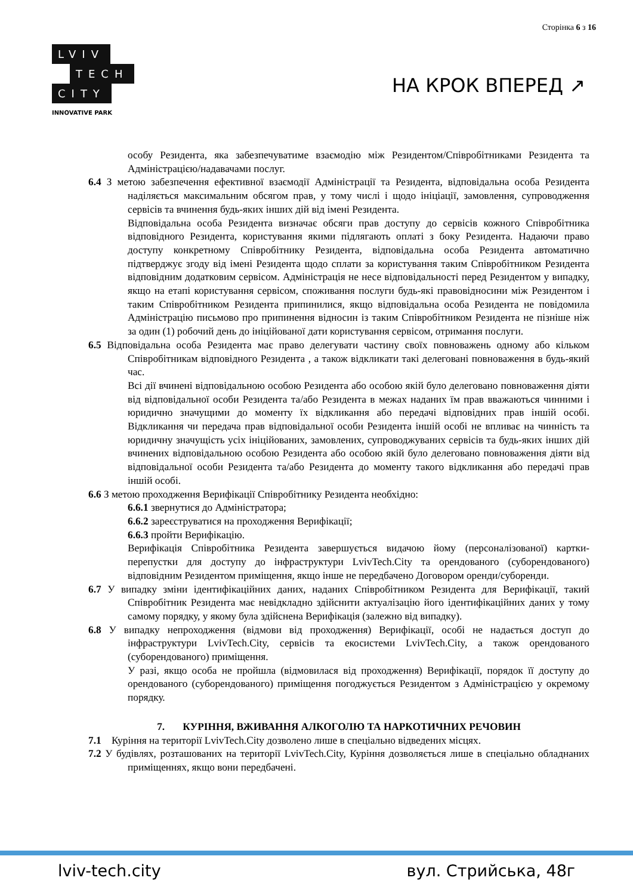Сторінка 6 з 16
LVIV
TECH
CITY
INNOVATIVE PARK
НА КРОК ВПЕРЕД ↗
особу Резидента, яка забезпечуватиме взаємодію між Резидентом/Співробітниками Резидента та Адміністрацією/надавачами послуг.
6.4 З метою забезпечення ефективної взаємодії Адміністрації та Резидента, відповідальна особа Резидента наділяється максимальним обсягом прав, у тому числі і щодо ініціації, замовлення, супроводження сервісів та вчинення будь-яких інших дій від імені Резидента.
Відповідальна особа Резидента визначає обсяги прав доступу до сервісів кожного Співробітника відповідного Резидента, користування якими підлягають оплаті з боку Резидента. Надаючи право доступу конкретному Співробітнику Резидента, відповідальна особа Резидента автоматично підтверджує згоду від імені Резидента щодо сплати за користування таким Співробітником Резидента відповідним додатковим сервісом. Адміністрація не несе відповідальності перед Резидентом у випадку, якщо на етапі користування сервісом, споживання послуги будь-які правовідносини між Резидентом і таким Співробітником Резидента припинилися, якщо відповідальна особа Резидента не повідомила Адміністрацію письмово про припинення відносин із таким Співробітником Резидента не пізніше ніж за один (1) робочий день до ініційованої дати користування сервісом, отримання послуги.
6.5 Відповідальна особа Резидента має право делегувати частину своїх повноважень одному або кільком Співробітникам відповідного Резидента , а також відкликати такі делеговані повноваження в будь-який час.
Всі дії вчинені відповідальною особою Резидента або особою якій було делеговано повноваження діяти від відповідальної особи Резидента та/або Резидента в межах наданих їм прав вважаються чинними і юридично значущими до моменту їх відкликання або передачі відповідних прав іншій особі. Відкликання чи передача прав відповідальної особи Резидента іншій особі не впливає на чинність та юридичну значущість усіх ініційованих, замовлених, супроводжуваних сервісів та будь-яких інших дій вчинених відповідальною особою Резидента або особою якій було делеговано повноваження діяти від відповідальної особи Резидента та/або Резидента до моменту такого відкликання або передачі прав іншій особі.
6.6 З метою проходження Верифікації Співробітнику Резидента необхідно:
6.6.1 звернутися до Адміністратора;
6.6.2 зареєструватися на проходження Верифікації;
6.6.3 пройти Верифікацію.
Верифікація Співробітника Резидента завершується видачою йому (персоналізованої) картки-перепустки для доступу до інфраструктури LvivTech.City та орендованого (суборендованого) відповідним Резидентом приміщення, якщо інше не передбачено Договором оренди/суборенди.
6.7 У випадку зміни ідентифікаційних даних, наданих Співробітником Резидента для Верифікації, такий Співробітник Резидента має невідкладно здійснити актуалізацію його ідентифікаційних даних у тому самому порядку, у якому була здійснена Верифікація (залежно від випадку).
6.8 У випадку непроходження (відмови від проходження) Верифікації, особі не надається доступ до інфраструктури LvivTech.City, сервісів та екосистеми LvivTech.City, а також орендованого (суборендованого) приміщення.
У разі, якщо особа не пройшла (відмовилася від проходження) Верифікації, порядок її доступу до орендованого (суборендованого) приміщення погоджується Резидентом з Адміністрацією у окремому порядку.
7. КУРІННЯ, ВЖИВАННЯ АЛКОГОЛЮ ТА НАРКОТИЧНИХ РЕЧОВИН
7.1 Куріння на території LvivTech.City дозволено лише в спеціально відведених місцях.
7.2 У будівлях, розташованих на території LvivTech.City, Куріння дозволяється лише в спеціально обладнаних приміщеннях, якщо вони передбачені.
lviv-tech.city вул. Стрийська, 48г